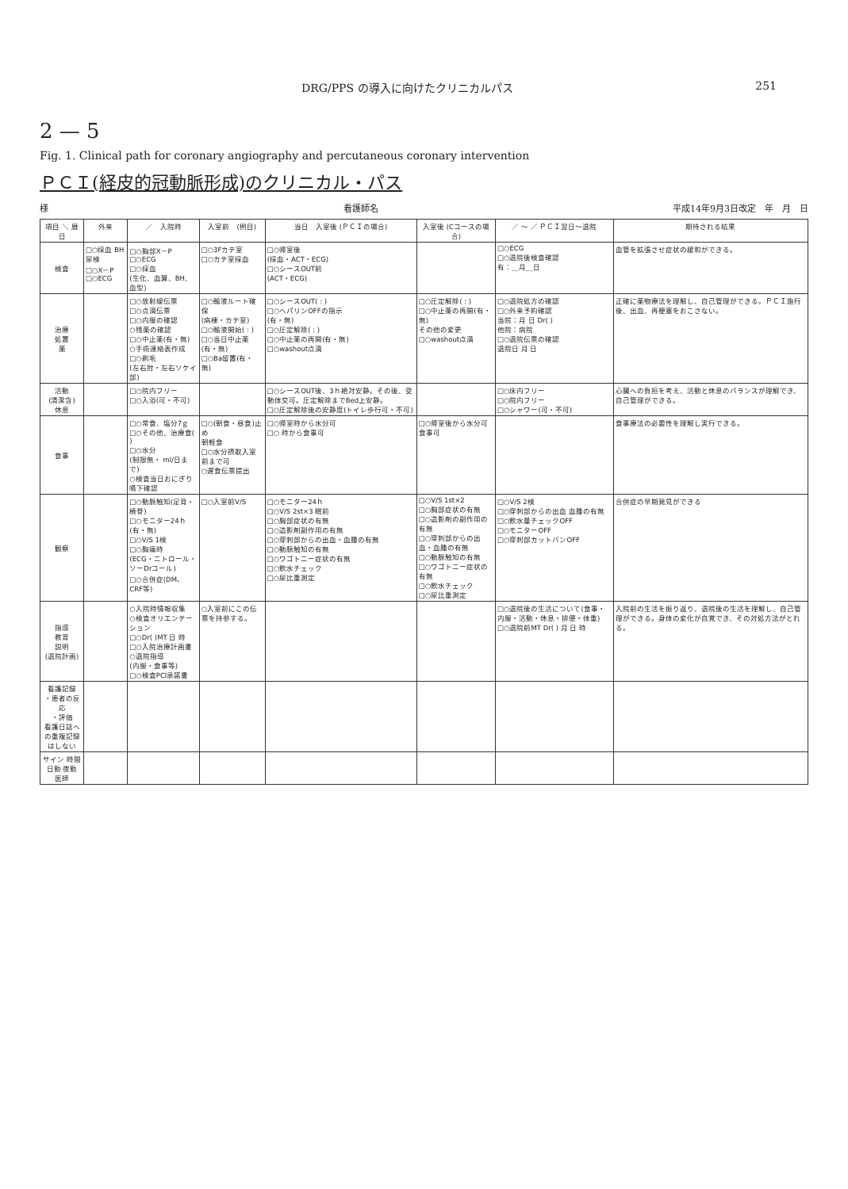DRG/PPS の導入に向けたクリニカルパス 251
2 — 5
Fig. 1. Clinical path for coronary angiography and percutaneous coronary intervention
ＰＣＩ(経皮的冠動脈形成)のクリニカル・パス
様 看護師名 平成14年9月3日改定　年　月　日
| 項目 ＼ 暦日 | 外来 | ／ 入院時 | 入室前 (例目) | 当日 入室後 (ＰＣＩの場合) | 入室後 (Cコースの場合) | ／ ～ ／ ＰＣＩ翌日～退院 | 期待される結果 |
| --- | --- | --- | --- | --- | --- | --- | --- |
| 検査 | □○採血 BH 尿検 □○X－P □○ECG | □○胸部X－P □○ECG □○採血 (生化、血算、BH、血型) | □○3Fカテ室 □○カテ室採血 | □○帰室後 (採血・ACT・ECG) □○シースOUT前 (ACT・ECG) | | □○ECG □○退院後検査確認 有：＿月＿日 | 血管を拡張させ症状の緩和ができる。 |
| 治療 処置 薬 | | □○放射線伝票 □○点滴伝票 □○内服の確認 ○残薬の確認 □○中止薬(有・無) ○手術連絡表作成 □○剃毛 (左右肘・左右ソケイ部) | □○輸液ルート確保 (病棟・カテ室) □○輸液開始( : ) □○当日中止薬(有・無) □○Ba留置(有・無) | □○シースOUT( : ) □○ヘパリンOFFの指示 (有・無) □○圧定解除( : ) □○中止薬の再開(有・無) □○washout点滴 | □○圧定解除( : ) □○中止薬の再開(有・無) その他の変更 □○washout点滴 | □○退院処方の確認 □○外来予約確認 当院：月 日 Dr( ) 他院：病院 □○退院伝票の確認 退院日 月 日 | 正確に薬物療法を理解し、自己管理ができる。ＰＣＩ施行後、出血、再梗塞をおこさない。 |
| 活動 (清潔含) 休息 | | □○院内フリー □○入浴(可・不可) | | □○シースOUT後、3ｈ絶対安静。その後、受動体交可。圧定解除までBed上安静。 □○圧定解除後の安静度(トイレ歩行可・不可) | | □○床内フリー □○院内フリー □○シャワー(可・不可) | 心臓への負担を考え、活動と休息のバランスが理解でき、自己管理ができる。 |
| 食事 | | □○常食、塩分7ｇ □○その他、治療食( ) □○水分 (制限無・ ml/日まで) ○検査当日おにぎり 嚥下確認 | □○(朝食・昼食)止め 朝軽食 □○水分摂取入室前まで可 ○遅食伝票提出 | □○帰室時から水分可 □○ 時から食事可 | □○帰室後から水分可 食事可 | | 食事療法の必要性を理解し実行できる。 |
| 観察 | | □○動脈触知(足背・橈骨) □○モニター24ｈ(有・無) □○V/S 1検 □○胸痛時 (ECG・ニトロール・ソーDrコール) □○合併症(DM、CRF等) | □○入室前V/S | □○モニター24ｈ □○V/S 2st×3 眠前 □○胸部症状の有無 □○造影剤副作用の有無 □○穿刺部からの出血・血腫の有無 □○動脈触知の有無 □○ワゴトニー症状の有無 □○飲水チェック □○尿比重測定 | □○V/S 1st×2 □○胸部症状の有無 □○造影剤の副作用の有無 □○穿刺部からの出血・血腫の有無 □○動脈触知の有無 □○ワゴトニー症状の有無 □○飲水チェック □○尿比重測定 | □○V/S 2検 □○穿刺部からの出血 血腫の有無 □○飲水量チェックOFF □○モニターOFF □○穿刺部カットバンOFF | 合併症の早期発見ができる |
| 指導 教育 説明 (退院計画) | | ○入院時情報収集 ○検査オリエンテーション □○Dr( )MT 日 時 □○入院治療計画書 ○退院指導 (内服・食事等) □○検査PCI承諾書 | ○入室前にこの伝票を持参する。 | | | □○退院後の生活について(食事・内服・活動・休息・排便・体重) □○退院前MT Dr( ) 月 日 時 | 入院前の生活を振り返り、退院後の生活を理解し、自己管理ができる。身体の変化が自覚でき、その対処方法がとれる。 |
| 看護記録 ・患者の反応 ・評価 看護日誌への重複記録はしない | | | | | | | |
| サイン 時間 日勤 夜勤 医師 | | | | | | | |